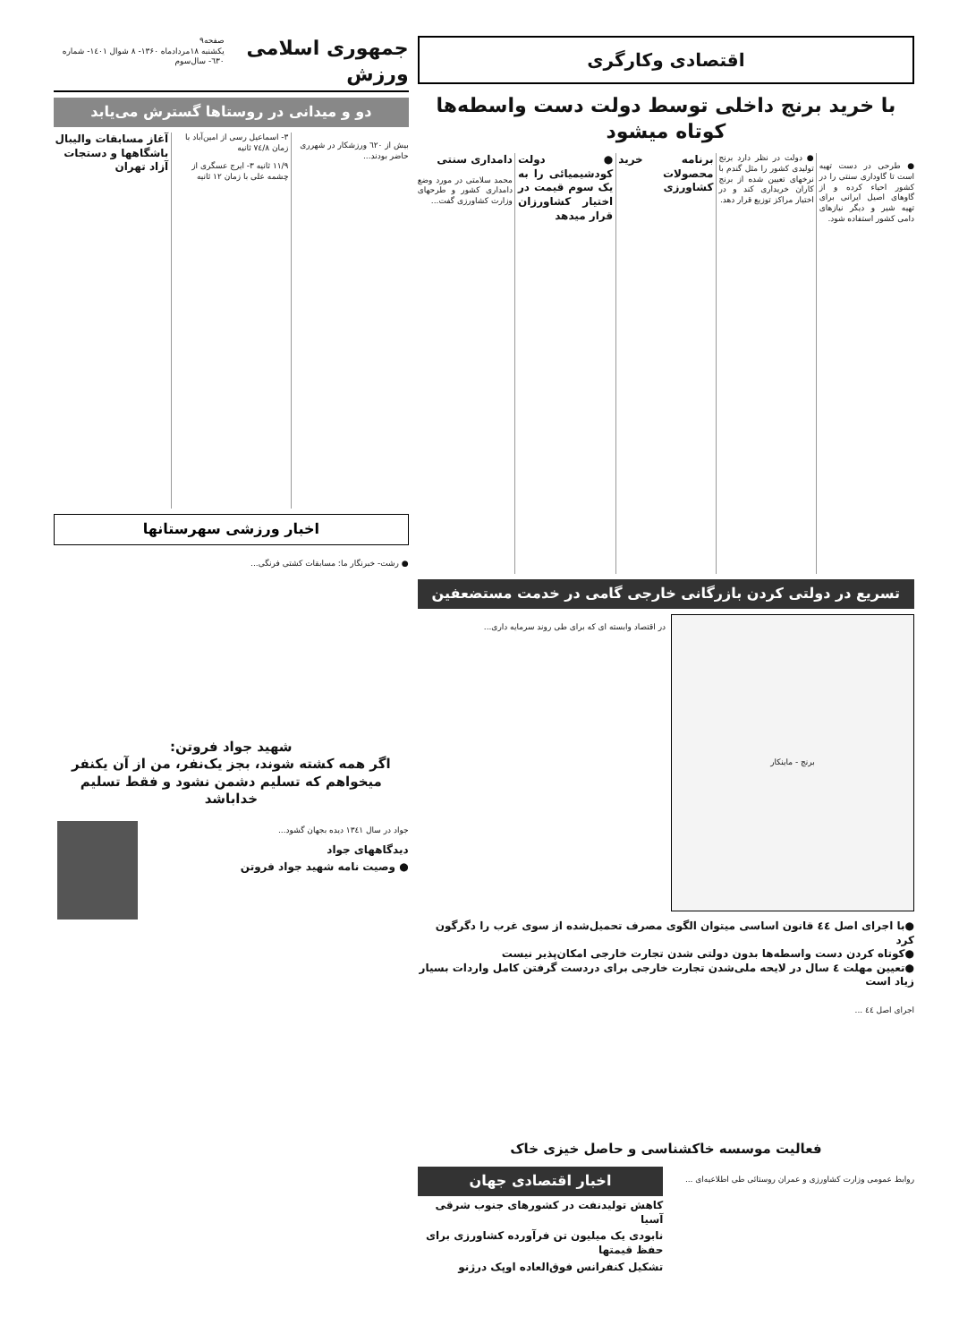اقتصادی وکارگری
با خرید برنج داخلی توسط دولت دست واسطه‌ها کوتاه میشود
● طرحی در دست تهیه است تا گاوداری سنتی را در کشور احیاء کرده و از گاوهای اصیل ایرانی برای تهیه شیر و دیگر نیازهای دامی کشور استفاده شود.
● دولت در نظر دارد برنج تولیدی کشور را مثل گندم با نرخهای تعیین شده از برنج کاران خریداری کند و در اختیار مراکز توزیع قرار دهد.
برنامه خرید محصولات کشاورزی
● دولت کودشیمیائی را به یک سوم قیمت در اختیار کشاورزان قرار میدهد
دامداری سنتی
محمد سلامتی در مورد وضع دامداری کشور و طرحهای وزارت کشاورزی گفت...
تسریع در دولتی کردن بازرگانی خارجی گامی در خدمت مستضعفین
برنج - ماینکار
در اقتصاد وابسته ای که برای طی روند سرمایه داری...
●با اجرای اصل ٤٤ قانون اساسی میتوان الگوی مصرف تحمیل‌شده از سوی غرب را دگرگون کرد
●کوتاه کردن دست واسطه‌ها بدون دولتی شدن تجارت خارجی امکان‌پذیر نیست
●تعیین مهلت ٤ سال در لایحه ملی‌شدن تجارت خارجی برای دردست گرفتن کامل واردات بسیار زیاد است
اجرای اصل ٤٤ ...
فعالیت موسسه خاکشناسی و حاصل خیزی خاک
روابط عمومی وزارت کشاورزی و عمران روستائی طی اطلاعیه‌ای ...
اخبار اقتصادی جهان
کاهش تولیدنفت در کشورهای جنوب شرقی آسیا
نابودی یک میلیون تن فرآورده کشاورزی برای حفظ قیمتها
تشکیل کنفرانس فوق‌العاده اوپک درژنو
جمهوری اسلامی ورزش صفحه۹
یکشنبه ۱۸مردادماه ۱۳۶۰- ۸ شوال ۱٤۰۱- شماره ٦۳۰- سال‌سوم
دو و میدانی در روستاها گسترش می‌یابد
بیش از ٦۲۰ ورزشکار در شهرری حاضر بودند...
۳- اسماعیل رسی از امین‌آباد با زمان ٧٤/٨ ثانیه
۱۱/۹ ثانیه ۳- ایرج عسگری از چشمه علی با زمان ۱۲ ثانیه
آغاز مسابقات والیبال باشگاهها و دستجات آزاد تهران
اخبار ورزشی سهرستانها
● رشت- خبرنگار ما: مسابقات کشتی فرنگی...
شهید جواد فروتن:
اگر همه کشته شوند، بجز یک‌نفر، من از آن یکنفر میخواهم که تسلیم دشمن نشود و فقط تسلیم خداباشد
جواد در سال ۱۳٤۱ دیده بجهان گشود...
دیدگاههای جواد
● وصیت نامه شهید جواد فروتن